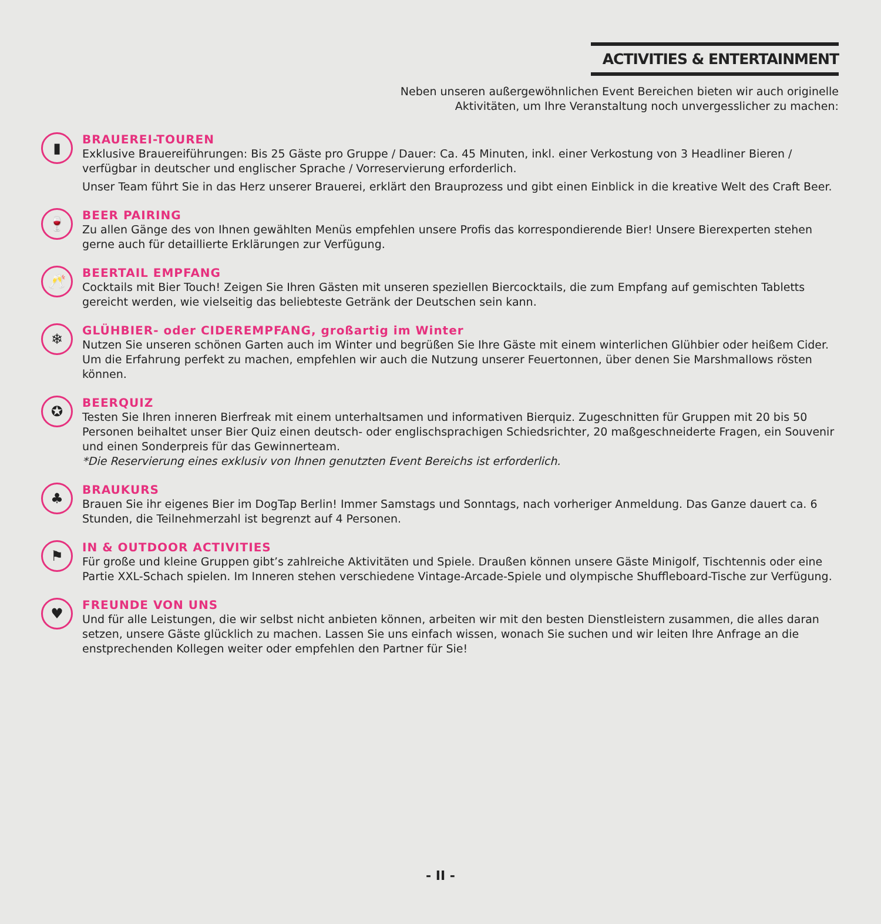ACTIVITIES & ENTERTAINMENT
Neben unseren außergewöhnlichen Event Bereichen bieten wir auch originelle
Aktivitäten, um Ihre Veranstaltung noch unvergesslicher zu machen:
▮
BRAUEREI-TOUREN
Exklusive Brauereiführungen: Bis 25 Gäste pro Gruppe / Dauer: Ca. 45 Minuten, inkl. einer Verkostung von 3 Headliner Bieren / verfügbar in deutscher und englischer Sprache / Vorreservierung erforderlich.
Unser Team führt Sie in das Herz unserer Brauerei, erklärt den Brauprozess und gibt einen Einblick in die kreative Welt des Craft Beer.
🍷
BEER PAIRING
Zu allen Gänge des von Ihnen gewählten Menüs empfehlen unsere Profis das korrespondierende Bier! Unsere Bierexperten stehen gerne auch für detaillierte Erklärungen zur Verfügung.
🥂
BEERTAIL EMPFANG
Cocktails mit Bier Touch! Zeigen Sie Ihren Gästen mit unseren speziellen Biercocktails, die zum Empfang auf gemischten Tabletts gereicht werden, wie vielseitig das beliebteste Getränk der Deutschen sein kann.
❄
GLÜHBIER- oder CIDEREMPFANG, großartig im Winter
Nutzen Sie unseren schönen Garten auch im Winter und begrüßen Sie Ihre Gäste mit einem winterlichen Glühbier oder heißem Cider. Um die Erfahrung perfekt zu machen, empfehlen wir auch die Nutzung unserer Feuertonnen, über denen Sie Marshmallows rösten können.
✪
BEERQUIZ
Testen Sie Ihren inneren Bierfreak mit einem unterhaltsamen und informativen Bierquiz. Zugeschnitten für Gruppen mit 20 bis 50 Personen beihaltet unser Bier Quiz einen deutsch- oder englischsprachigen Schiedsrichter, 20 maßgeschneiderte Fragen, ein Souvenir und einen Sonderpreis für das Gewinnerteam.
*Die Reservierung eines exklusiv von Ihnen genutzten Event Bereichs ist erforderlich.
♣
BRAUKURS
Brauen Sie ihr eigenes Bier im DogTap Berlin! Immer Samstags und Sonntags, nach vorheriger Anmeldung. Das Ganze dauert ca. 6 Stunden, die Teilnehmerzahl ist begrenzt auf 4 Personen.
⚑
IN & OUTDOOR ACTIVITIES
Für große und kleine Gruppen gibt’s zahlreiche Aktivitäten und Spiele. Draußen können unsere Gäste Minigolf, Tischtennis oder eine Partie XXL-Schach spielen. Im Inneren stehen verschiedene Vintage-Arcade-Spiele und olympische Shuffleboard-Tische zur Verfügung.
♥
FREUNDE VON UNS
Und für alle Leistungen, die wir selbst nicht anbieten können, arbeiten wir mit den besten Dienstleistern zusammen, die alles daran setzen, unsere Gäste glücklich zu machen. Lassen Sie uns einfach wissen, wonach Sie suchen und wir leiten Ihre Anfrage an die enstprechenden Kollegen weiter oder empfehlen den Partner für Sie!
- II -